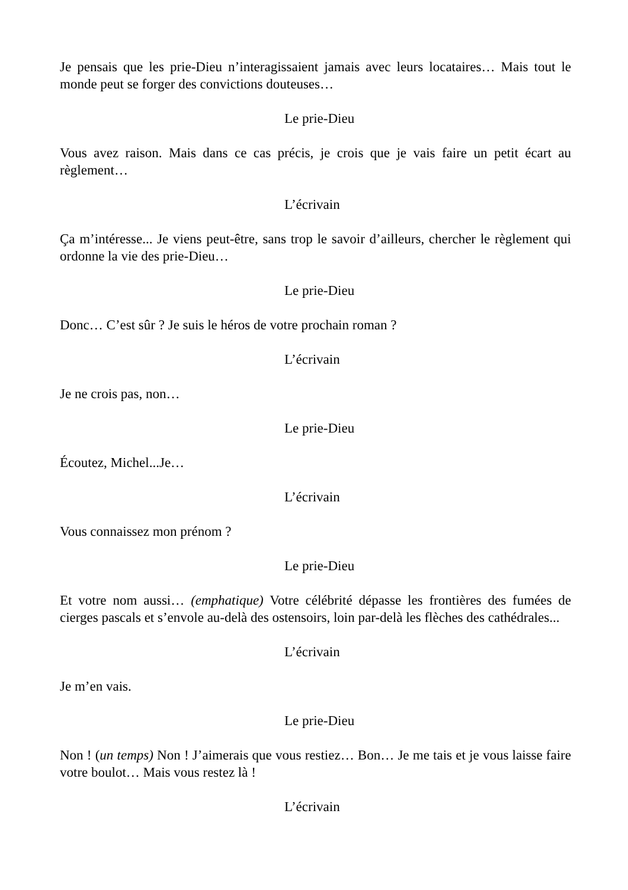Je pensais que les prie-Dieu n’interagissaient jamais avec leurs locataires… Mais tout le monde peut se forger des convictions douteuses…
Le prie-Dieu
Vous avez raison. Mais dans ce cas précis, je crois que je vais faire un petit écart au règlement…
L’écrivain
Ça m’intéresse... Je viens peut-être, sans trop le savoir d’ailleurs, chercher le règlement qui ordonne la vie des prie-Dieu…
Le prie-Dieu
Donc… C’est sûr ? Je suis le héros de votre prochain roman ?
L’écrivain
Je ne crois pas, non…
Le prie-Dieu
Écoutez, Michel...Je…
L’écrivain
Vous connaissez mon prénom ?
Le prie-Dieu
Et votre nom aussi… (emphatique) Votre célébrité dépasse les frontières des fumées de cierges pascals et s’envole au-delà des ostensoirs, loin par-delà les flèches des cathédrales...
L’écrivain
Je m’en vais.
Le prie-Dieu
Non ! (un temps) Non ! J’aimerais que vous restiez… Bon… Je me tais et je vous laisse faire votre boulot… Mais vous restez là !
L’écrivain